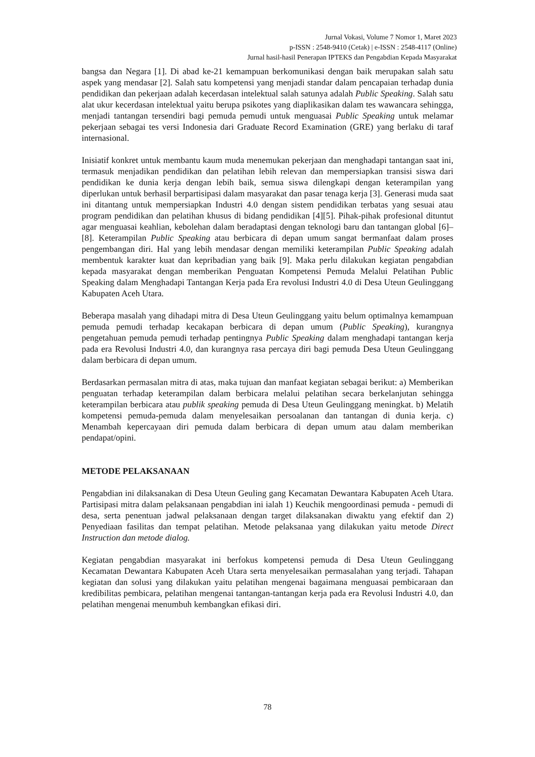Jurnal Vokasi, Volume 7 Nomor 1, Maret 2023
p-ISSN : 2548-9410 (Cetak) | e-ISSN : 2548-4117 (Online)
Jurnal hasil-hasil Penerapan IPTEKS dan Pengabdian Kepada Masyarakat
bangsa dan Negara [1]. Di abad ke-21 kemampuan berkomunikasi dengan baik merupakan salah satu aspek yang mendasar [2]. Salah satu kompetensi yang menjadi standar dalam pencapaian terhadap dunia pendidikan dan pekerjaan adalah kecerdasan intelektual salah satunya adalah Public Speaking. Salah satu alat ukur kecerdasan intelektual yaitu berupa psikotes yang diaplikasikan dalam tes wawancara sehingga, menjadi tantangan tersendiri bagi pemuda pemudi untuk menguasai Public Speaking untuk melamar pekerjaan sebagai tes versi Indonesia dari Graduate Record Examination (GRE) yang berlaku di taraf internasional.
Inisiatif konkret untuk membantu kaum muda menemukan pekerjaan dan menghadapi tantangan saat ini, termasuk menjadikan pendidikan dan pelatihan lebih relevan dan mempersiapkan transisi siswa dari pendidikan ke dunia kerja dengan lebih baik, semua siswa dilengkapi dengan keterampilan yang diperlukan untuk berhasil berpartisipasi dalam masyarakat dan pasar tenaga kerja [3]. Generasi muda saat ini ditantang untuk mempersiapkan Industri 4.0 dengan sistem pendidikan terbatas yang sesuai atau program pendidikan dan pelatihan khusus di bidang pendidikan [4][5]. Pihak-pihak profesional dituntut agar menguasai keahlian, kebolehan dalam beradaptasi dengan teknologi baru dan tantangan global [6]–[8]. Keterampilan Public Speaking atau berbicara di depan umum sangat bermanfaat dalam proses pengembangan diri. Hal yang lebih mendasar dengan memiliki keterampilan Public Speaking adalah membentuk karakter kuat dan kepribadian yang baik [9]. Maka perlu dilakukan kegiatan pengabdian kepada masyarakat dengan memberikan Penguatan Kompetensi Pemuda Melalui Pelatihan Public Speaking dalam Menghadapi Tantangan Kerja pada Era revolusi Industri 4.0 di Desa Uteun Geulinggang Kabupaten Aceh Utara.
Beberapa masalah yang dihadapi mitra di Desa Uteun Geulinggang yaitu belum optimalnya kemampuan pemuda pemudi terhadap kecakapan berbicara di depan umum (Public Speaking), kurangnya pengetahuan pemuda pemudi terhadap pentingnya Public Speaking dalam menghadapi tantangan kerja pada era Revolusi Industri 4.0, dan kurangnya rasa percaya diri bagi pemuda Desa Uteun Geulinggang dalam berbicara di depan umum.
Berdasarkan permasalan mitra di atas, maka tujuan dan manfaat kegiatan sebagai berikut: a) Memberikan penguatan terhadap keterampilan dalam berbicara melalui pelatihan secara berkelanjutan sehingga keterampilan berbicara atau publik speaking pemuda di Desa Uteun Geulinggang meningkat. b) Melatih kompetensi pemuda-pemuda dalam menyelesaikan persoalanan dan tantangan di dunia kerja. c) Menambah kepercayaan diri pemuda dalam berbicara di depan umum atau dalam memberikan pendapat/opini.
METODE PELAKSANAAN
Pengabdian ini dilaksanakan di Desa Uteun Geuling gang Kecamatan Dewantara Kabupaten Aceh Utara. Partisipasi mitra dalam pelaksanaan pengabdian ini ialah 1) Keuchik mengoordinasi pemuda - pemudi di desa, serta penentuan jadwal pelaksanaan dengan target dilaksanakan diwaktu yang efektif dan 2) Penyediaan fasilitas dan tempat pelatihan. Metode pelaksanaa yang dilakukan yaitu metode Direct Instruction dan metode dialog.
Kegiatan pengabdian masyarakat ini berfokus kompetensi pemuda di Desa Uteun Geulinggang Kecamatan Dewantara Kabupaten Aceh Utara serta menyelesaikan permasalahan yang terjadi. Tahapan kegiatan dan solusi yang dilakukan yaitu pelatihan mengenai bagaimana menguasai pembicaraan dan kredibilitas pembicara, pelatihan mengenai tantangan-tantangan kerja pada era Revolusi Industri 4.0, dan pelatihan mengenai menumbuh kembangkan efikasi diri.
78